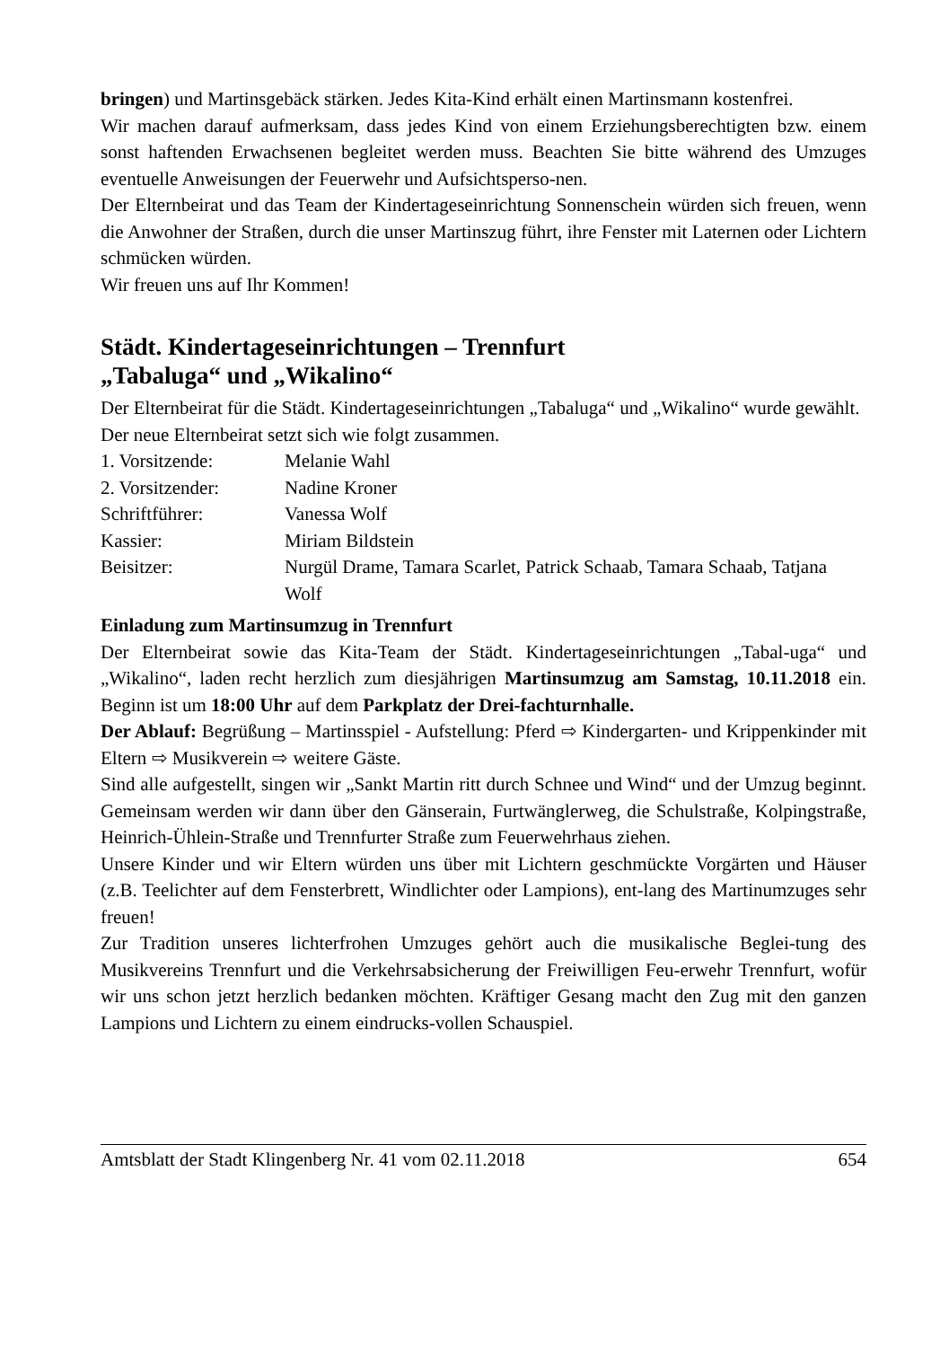bringen) und Martinsgebäck stärken. Jedes Kita-Kind erhält einen Martinsmann kostenfrei.
Wir machen darauf aufmerksam, dass jedes Kind von einem Erziehungsberechtigten bzw. einem sonst haftenden Erwachsenen begleitet werden muss. Beachten Sie bitte während des Umzuges eventuelle Anweisungen der Feuerwehr und Aufsichtsperso-nen.
Der Elternbeirat und das Team der Kindertageseinrichtung Sonnenschein würden sich freuen, wenn die Anwohner der Straßen, durch die unser Martinszug führt, ihre Fenster mit Laternen oder Lichtern schmücken würden.
Wir freuen uns auf Ihr Kommen!
Städt. Kindertageseinrichtungen – Trennfurt
„Tabaluga“ und „Wikalino“
Der Elternbeirat für die Städt. Kindertageseinrichtungen „Tabaluga“ und „Wikalino“ wurde gewählt.
Der neue Elternbeirat setzt sich wie folgt zusammen.
1. Vorsitzende: Melanie Wahl
2. Vorsitzender: Nadine Kroner
Schriftführer: Vanessa Wolf
Kassier: Miriam Bildstein
Beisitzer: Nurgül Drame, Tamara Scarlet, Patrick Schaab, Tamara Schaab, Tatjana Wolf
Einladung zum Martinsumzug in Trennfurt
Der Elternbeirat sowie das Kita-Team der Städt. Kindertageseinrichtungen „Tabal-uga“ und „Wikalino“, laden recht herzlich zum diesjährigen Martinsumzug am Samstag, 10.11.2018 ein. Beginn ist um 18:00 Uhr auf dem Parkplatz der Drei-fachturnhalle.
Der Ablauf: Begrüßung – Martinsspiel - Aufstellung: Pferd ⇨ Kindergarten- und Krippenkinder mit Eltern ⇨ Musikverein ⇨ weitere Gäste.
Sind alle aufgestellt, singen wir „Sankt Martin ritt durch Schnee und Wind“ und der Umzug beginnt. Gemeinsam werden wir dann über den Gänserain, Furtwänglerweg, die Schulstraße, Kolpingstraße, Heinrich-Ühlein-Straße und Trennfurter Straße zum Feuerwehrhaus ziehen.
Unsere Kinder und wir Eltern würden uns über mit Lichtern geschmückte Vorgärten und Häuser (z.B. Teelichter auf dem Fensterbrett, Windlichter oder Lampions), ent-lang des Martinumzuges sehr freuen!
Zur Tradition unseres lichterfrohen Umzuges gehört auch die musikalische Beglei-tung des Musikvereins Trennfurt und die Verkehrsabsicherung der Freiwilligen Feu-erwehr Trennfurt, wofür wir uns schon jetzt herzlich bedanken möchten. Kräftiger Gesang macht den Zug mit den ganzen Lampions und Lichtern zu einem eindrucks-vollen Schauspiel.
Amtsblatt der Stadt Klingenberg Nr. 41 vom 02.11.2018 654